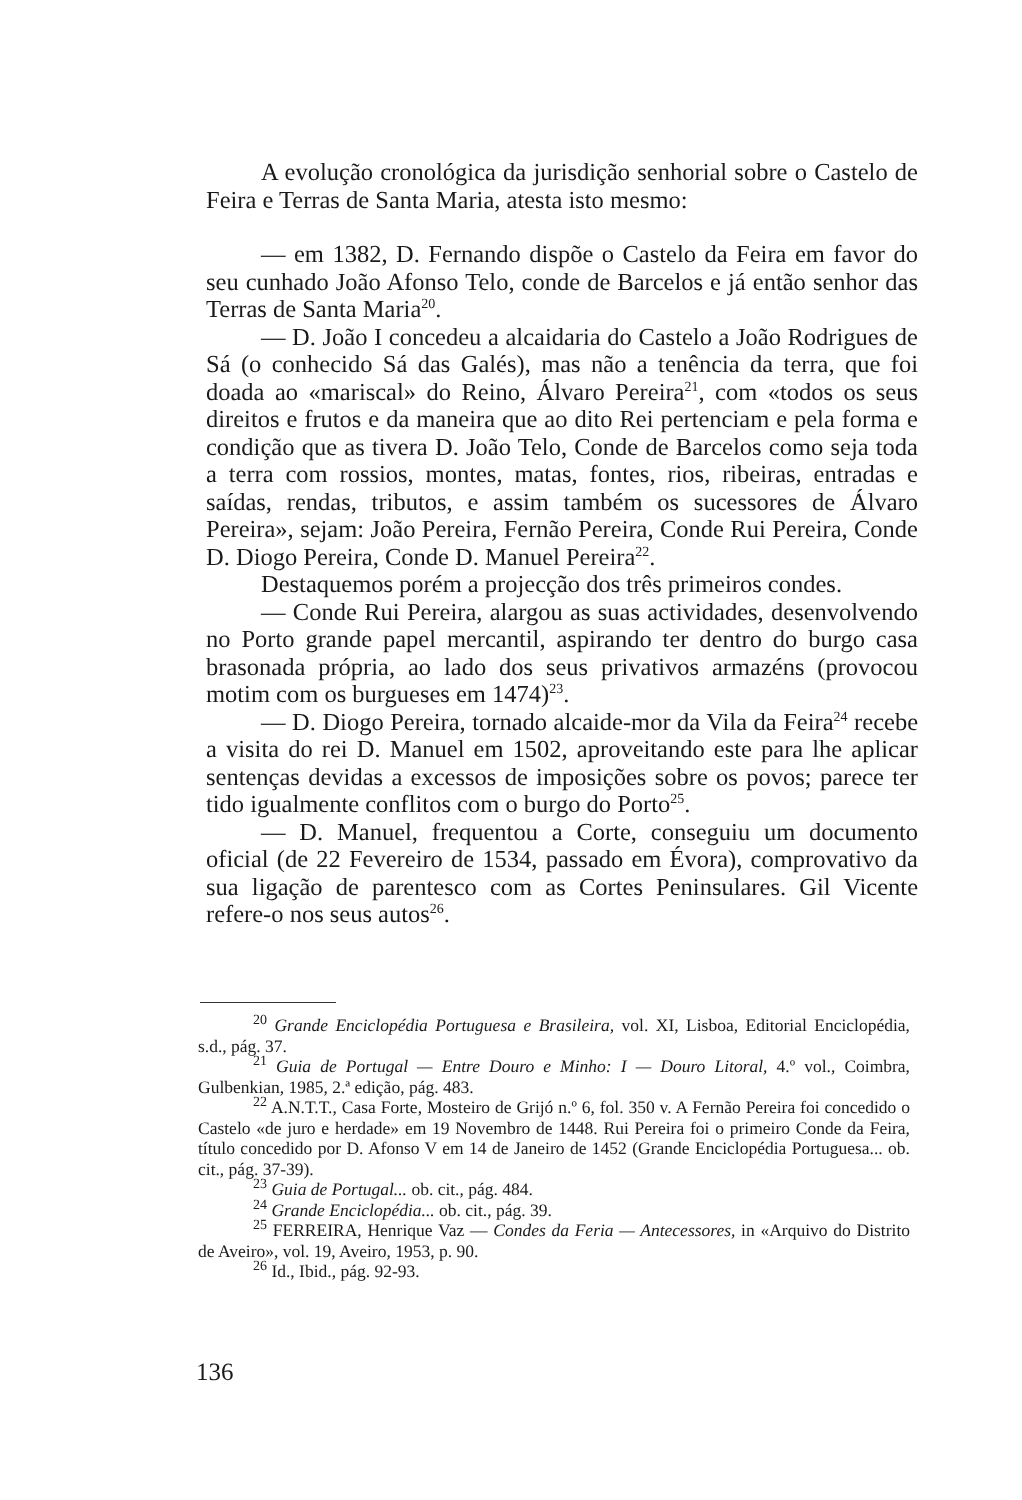A evolução cronológica da jurisdição senhorial sobre o Castelo de Feira e Terras de Santa Maria, atesta isto mesmo:
— em 1382, D. Fernando dispõe o Castelo da Feira em favor do seu cunhado João Afonso Telo, conde de Barcelos e já então senhor das Terras de Santa Maria<sup>20</sup>.
— D. João I concedeu a alcaidaria do Castelo a João Rodrigues de Sá (o conhecido Sá das Galés), mas não a tenência da terra, que foi doada ao «mariscal» do Reino, Álvaro Pereira<sup>21</sup>, com «todos os seus direitos e frutos e da maneira que ao dito Rei pertenciam e pela forma e condição que as tivera D. João Telo, Conde de Barcelos como seja toda a terra com rossios, montes, matas, fontes, rios, ribeiras, entradas e saídas, rendas, tributos, e assim também os sucessores de Álvaro Pereira», sejam: João Pereira, Fernão Pereira, Conde Rui Pereira, Conde D. Diogo Pereira, Conde D. Manuel Pereira<sup>22</sup>.
Destaquemos porém a projecção dos três primeiros condes.
— Conde Rui Pereira, alargou as suas actividades, desenvolvendo no Porto grande papel mercantil, aspirando ter dentro do burgo casa brasonada própria, ao lado dos seus privativos armazéns (provocou motim com os burgueses em 1474)<sup>23</sup>.
— D. Diogo Pereira, tornado alcaide-mor da Vila da Feira<sup>24</sup> recebe a visita do rei D. Manuel em 1502, aproveitando este para lhe aplicar sentenças devidas a excessos de imposições sobre os povos; parece ter tido igualmente conflitos com o burgo do Porto<sup>25</sup>.
— D. Manuel, frequentou a Corte, conseguiu um documento oficial (de 22 Fevereiro de 1534, passado em Évora), comprovativo da sua ligação de parentesco com as Cortes Peninsulares. Gil Vicente refere-o nos seus autos<sup>26</sup>.
<sup>20</sup> Grande Enciclopédia Portuguesa e Brasileira, vol. XI, Lisboa, Editorial Enciclopédia, s.d., pág. 37.
<sup>21</sup> Guia de Portugal — Entre Douro e Minho: I — Douro Litoral, 4.º vol., Coimbra, Gulbenkian, 1985, 2.ª edição, pág. 483.
<sup>22</sup> A.N.T.T., Casa Forte, Mosteiro de Grijó n.º 6, fol. 350 v. A Fernão Pereira foi concedido o Castelo «de juro e herdade» em 19 Novembro de 1448. Rui Pereira foi o primeiro Conde da Feira, título concedido por D. Afonso V em 14 de Janeiro de 1452 (Grande Enciclopédia Portuguesa... ob. cit., pág. 37-39).
<sup>23</sup> Guia de Portugal... ob. cit., pág. 484.
<sup>24</sup> Grande Enciclopédia... ob. cit., pág. 39.
<sup>25</sup> FERREIRA, Henrique Vaz — Condes da Feria — Antecessores, in «Arquivo do Distrito de Aveiro», vol. 19, Aveiro, 1953, p. 90.
<sup>26</sup> Id., Ibid., pág. 92-93.
136